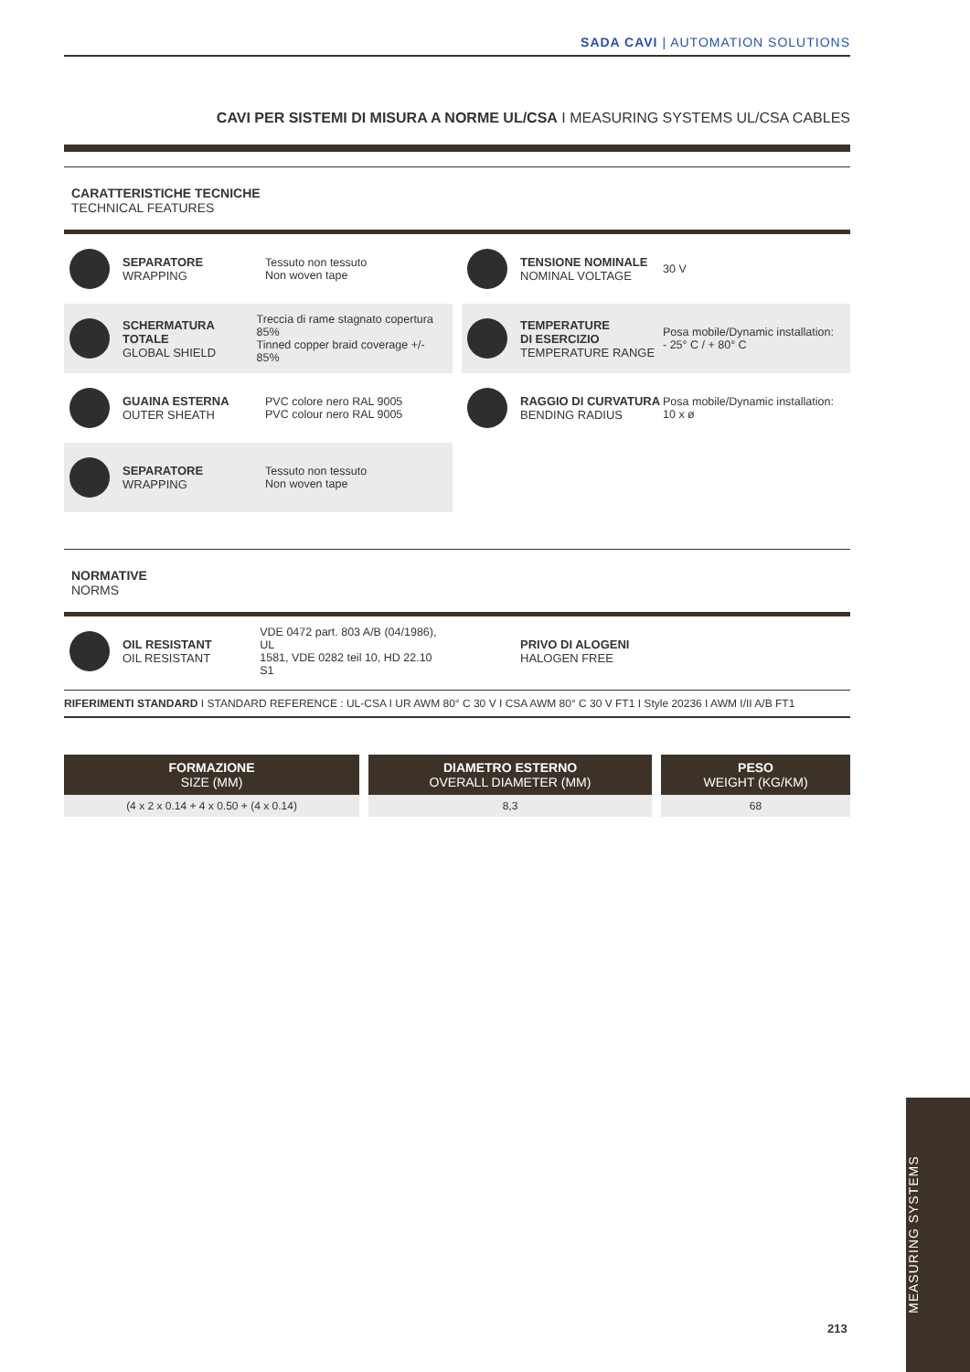SADA CAVI | AUTOMATION SOLUTIONS
CAVI PER SISTEMI DI MISURA A NORME UL/CSA I MEASURING SYSTEMS UL/CSA CABLES
CARATTERISTICHE TECNICHE
TECHNICAL FEATURES
SEPARATORE
WRAPPING
Tessuto non tessuto
Non woven tape
TENSIONE NOMINALE
NOMINAL VOLTAGE
30 V
SCHERMATURA TOTALE
GLOBAL SHIELD
Treccia di rame stagnato copertura 85%
Tinned copper braid coverage +/- 85%
TEMPERATURE
DI ESERCIZIO
TEMPERATURE RANGE
Posa mobile/Dynamic installation:
- 25° C / + 80° C
GUAINA ESTERNA
OUTER SHEATH
PVC colore nero RAL 9005
PVC colour nero RAL 9005
RAGGIO DI CURVATURA
BENDING RADIUS
Posa mobile/Dynamic installation:
10 x ø
SEPARATORE
WRAPPING
Tessuto non tessuto
Non woven tape
NORMATIVE
NORMS
OIL RESISTANT
OIL RESISTANT
VDE 0472 part. 803 A/B (04/1986), UL
1581, VDE 0282 teil 10, HD 22.10 S1
PRIVO DI ALOGENI
HALOGEN FREE
RIFERIMENTI STANDARD I STANDARD REFERENCE : UL-CSA I UR AWM 80° C 30 V I CSA AWM 80° C 30 V FT1 I Style 20236 I AWM I/II A/B FT1
| FORMAZIONE SIZE (MM) | DIAMETRO ESTERNO OVERALL DIAMETER (MM) | PESO WEIGHT (KG/KM) |
| --- | --- | --- |
| (4 x 2 x 0.14 + 4 x 0.50 + (4 x 0.14) | 8,3 | 68 |
MEASURING SYSTEMS
213